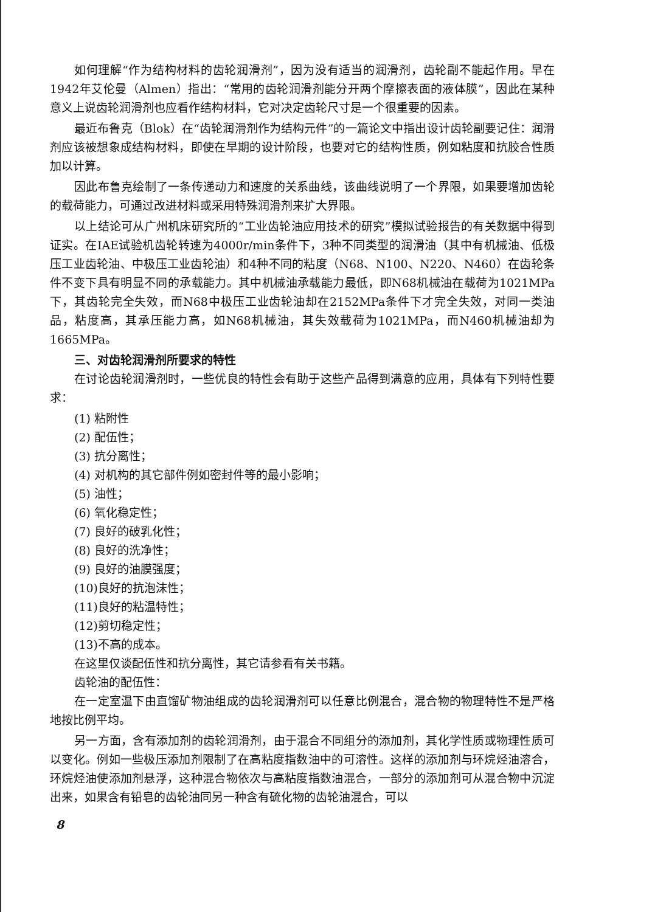如何理解“作为结构材料的齿轮润滑剂”，因为没有适当的润滑剂，齿轮副不能起作用。早在1942年艾伦曼（Almen）指出：“常用的齿轮润滑剂能分开两个摩擦表面的液体膜”，因此在某种意义上说齿轮润滑剂也应看作结构材料，它对决定齿轮尺寸是一个很重要的因素。
最近布鲁克（Blok）在“齿轮润滑剂作为结构元件”的一篇论文中指出设计齿轮副要记住：润滑剂应该被想象成结构材料，即使在早期的设计阶段，也要对它的结构性质，例如粘度和抗胶合性质加以计算。
因此布鲁克绘制了一条传递动力和速度的关系曲线，该曲线说明了一个界限，如果要增加齿轮的载荷能力，可通过改进材料或采用特殊润滑剂来扩大界限。
以上结论可从广州机床研究所的“工业齿轮油应用技术的研究”模拟试验报告的有关数据中得到证实。在IAE试验机齿轮转速为4000r/min条件下，3种不同类型的润滑油（其中有机械油、低极压工业齿轮油、中极压工业齿轮油）和4种不同的粘度（N68、N100、N220、N460）在齿轮条件不变下具有明显不同的承载能力。其中机械油承载能力最低，即N68机械油在载荷为1021MPa下，其齿轮完全失效，而N68中极压工业齿轮油却在2152MPa条件下才完全失效，对同一类油品，粘度高，其承压能力高，如N68机械油，其失效载荷为1021MPa，而N460机械油却为1665MPa。
三、对齿轮润滑剂所要求的特性
在讨论齿轮润滑剂时，一些优良的特性会有助于这些产品得到满意的应用，具体有下列特性要求：
(1) 粘附性
(2) 配伍性；
(3) 抗分离性；
(4) 对机构的其它部件例如密封件等的最小影响；
(5) 油性；
(6) 氧化稳定性；
(7) 良好的破乳化性；
(8) 良好的洗净性；
(9) 良好的油膜强度；
(10)良好的抗泡沫性；
(11)良好的粘温特性；
(12)剪切稳定性；
(13)不高的成本。
在这里仅谈配伍性和抗分离性，其它请参看有关书籍。
齿轮油的配伍性：
在一定室温下由直馏矿物油组成的齿轮润滑剂可以任意比例混合，混合物的物理特性不是严格地按比例平均。
另一方面，含有添加剂的齿轮润滑剂，由于混合不同组分的添加剂，其化学性质或物理性质可以变化。例如一些极压添加剂限制了在高粘度指数油中的可溶性。这样的添加剂与环烷烃油溶合，环烷烃油使添加剂悬浮，这种混合物依次与高粘度指数油混合，一部分的添加剂可从混合物中沉淀出来，如果含有铅皂的齿轮油同另一种含有硫化物的齿轮油混合，可以
8